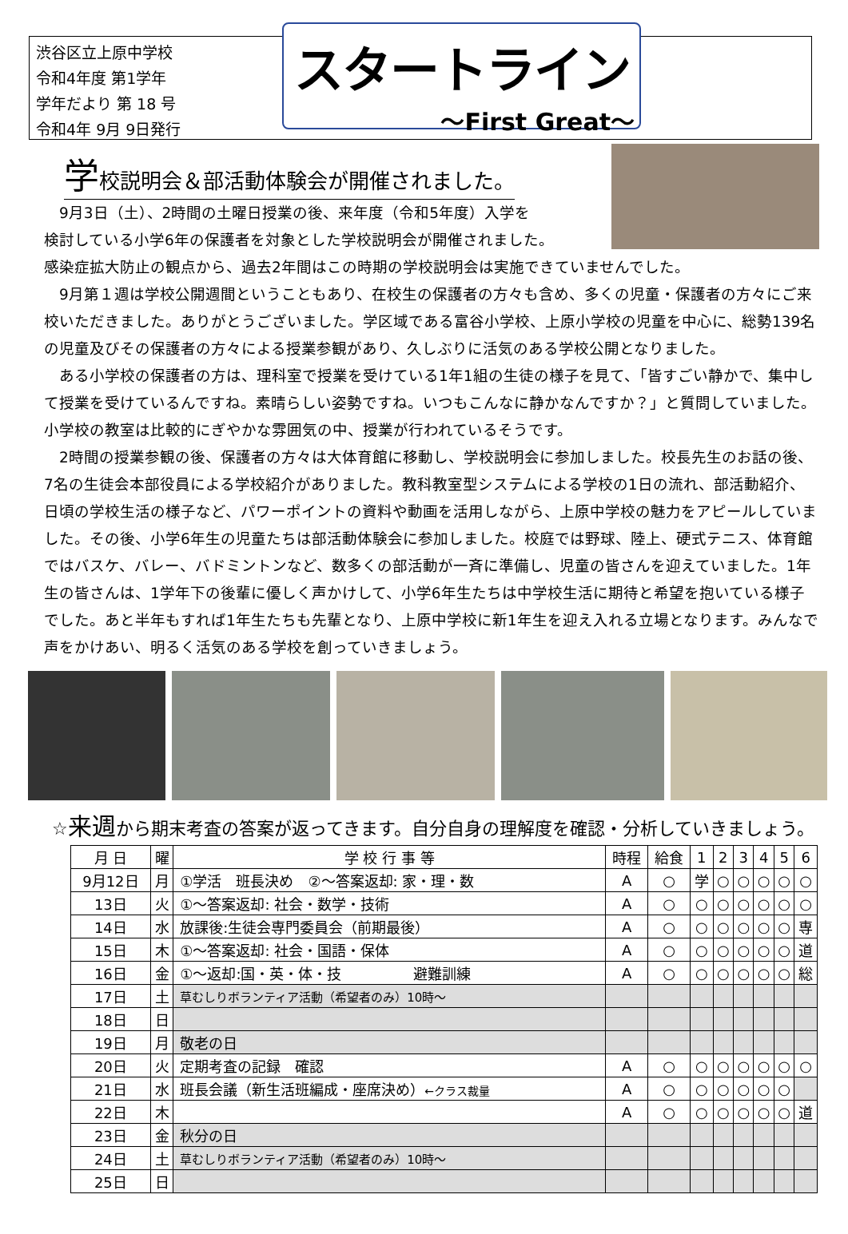渋谷区立上原中学校
令和4年度 第1学年
学年だより 第 18 号
令和4年 9月 9日発行
スタートライン
～First Great～
学校説明会＆部活動体験会が開催されました。
　9月3日（土）、2時間の土曜日授業の後、来年度（令和5年度）入学を
検討している小学6年の保護者を対象とした学校説明会が開催されました。
感染症拡大防止の観点から、過去2年間はこの時期の学校説明会は実施できていませんでした。
　9月第１週は学校公開週間ということもあり、在校生の保護者の方々も含め、多くの児童・保護者の方々にご来校いただきました。ありがとうございました。学区域である富谷小学校、上原小学校の児童を中心に、総勢139名の児童及びその保護者の方々による授業参観があり、久しぶりに活気のある学校公開となりました。
　ある小学校の保護者の方は、理科室で授業を受けている1年1組の生徒の様子を見て、「皆すごい静かで、集中して授業を受けているんですね。素晴らしい姿勢ですね。いつもこんなに静かなんですか？」と質問していました。小学校の教室は比較的にぎやかな雰囲気の中、授業が行われているそうです。
　2時間の授業参観の後、保護者の方々は大体育館に移動し、学校説明会に参加しました。校長先生のお話の後、7名の生徒会本部役員による学校紹介がありました。教科教室型システムによる学校の1日の流れ、部活動紹介、日頃の学校生活の様子など、パワーポイントの資料や動画を活用しながら、上原中学校の魅力をアピールしていました。その後、小学6年生の児童たちは部活動体験会に参加しました。校庭では野球、陸上、硬式テニス、体育館ではバスケ、バレー、バドミントンなど、数多くの部活動が一斉に準備し、児童の皆さんを迎えていました。1年生の皆さんは、1学年下の後輩に優しく声かけして、小学6年生たちは中学校生活に期待と希望を抱いている様子でした。あと半年もすれば1年生たちも先輩となり、上原中学校に新1年生を迎え入れる立場となります。みんなで声をかけあい、明るく活気のある学校を創っていきましょう。
☆来週から期末考査の答案が返ってきます。自分自身の理解度を確認・分析していきましょう。
| 月 日 | 曜 | 学 校 行 事 等 | 時程 | 給食 | 1 | 2 | 3 | 4 | 5 | 6 |
| --- | --- | --- | --- | --- | --- | --- | --- | --- | --- | --- |
| 9月12日 | 月 | ①学活 班長決め ②～答案返却: 家・理・数 | A | ○ | 学 | ○ | ○ | ○ | ○ | ○ |
| 13日 | 火 | ①～答案返却: 社会・数学・技術 | A | ○ | ○ | ○ | ○ | ○ | ○ | ○ |
| 14日 | 水 | 放課後:生徒会専門委員会（前期最後） | A | ○ | ○ | ○ | ○ | ○ | ○ | 専 |
| 15日 | 木 | ①～答案返却: 社会・国語・保体 | A | ○ | ○ | ○ | ○ | ○ | ○ | 道 |
| 16日 | 金 | ①～返却:国・英・体・技 避難訓練 | A | ○ | ○ | ○ | ○ | ○ | ○ | 総 |
| 17日 | 土 | 草むしりボランティア活動（希望者のみ）10時～ | | | | | | | | |
| 18日 | 日 | | | | | | | | | |
| 19日 | 月 | 敬老の日 | | | | | | | | |
| 20日 | 火 | 定期考査の記録 確認 | A | ○ | ○ | ○ | ○ | ○ | ○ | ○ |
| 21日 | 水 | 班長会議（新生活班編成・座席決め） ←クラス裁量 | A | ○ | ○ | ○ | ○ | ○ | ○ | |
| 22日 | 木 | | A | ○ | ○ | ○ | ○ | ○ | ○ | 道 |
| 23日 | 金 | 秋分の日 | | | | | | | | |
| 24日 | 土 | 草むしりボランティア活動（希望者のみ）10時～ | | | | | | | | |
| 25日 | 日 | | | | | | | | | |